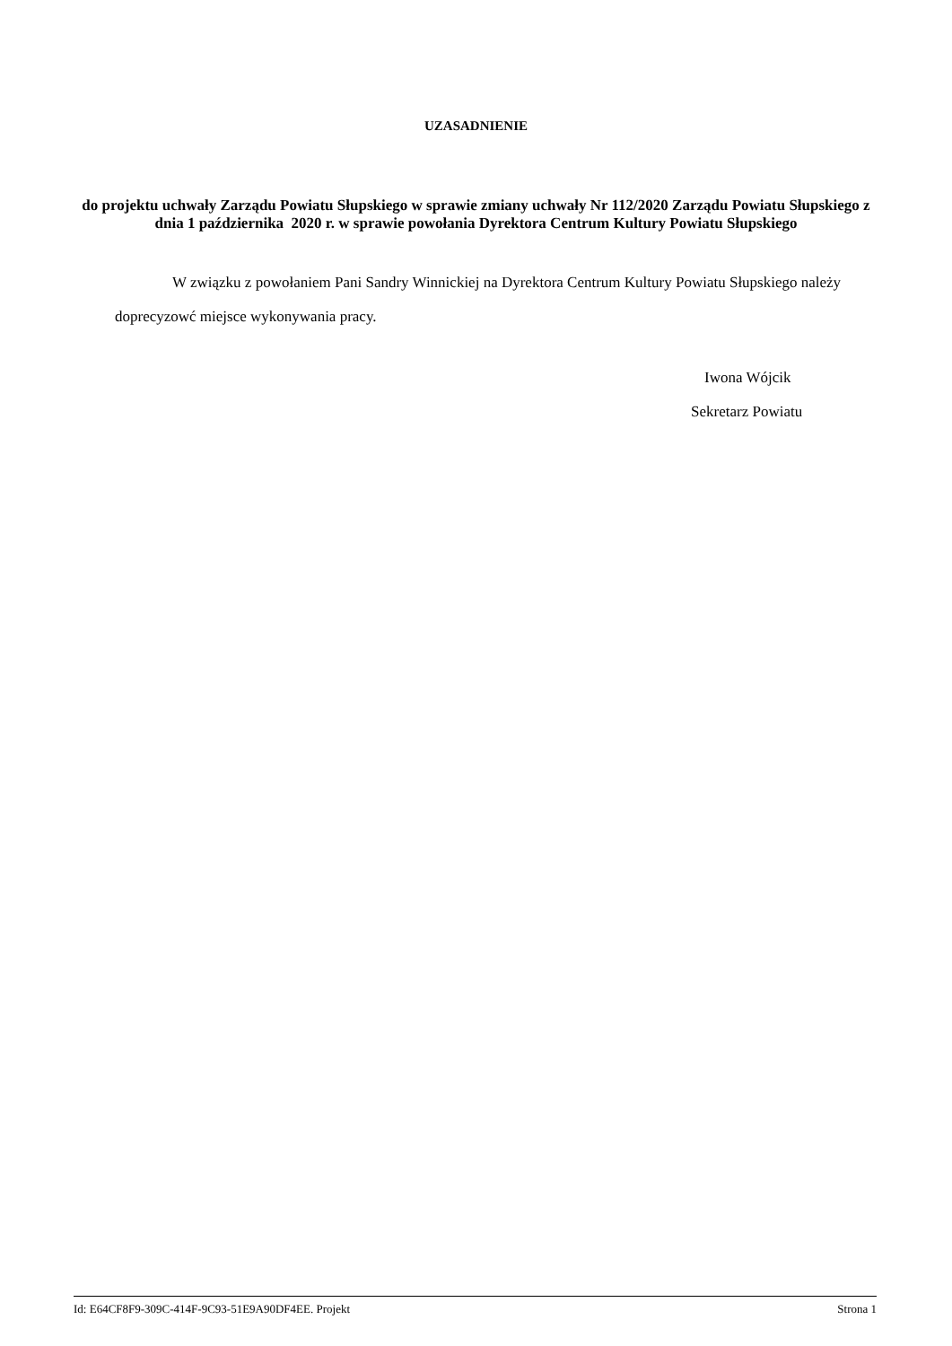UZASADNIENIE
do projektu uchwały Zarządu Powiatu Słupskiego w sprawie zmiany uchwały Nr 112/2020 Zarządu Powiatu Słupskiego z dnia 1 października 2020 r. w sprawie powołania Dyrektora Centrum Kultury Powiatu Słupskiego
W związku z powołaniem Pani Sandry Winnickiej na Dyrektora Centrum Kultury Powiatu Słupskiego należy doprecyzowć miejsce wykonywania pracy.
Iwona Wójcik
Sekretarz Powiatu
Id: E64CF8F9-309C-414F-9C93-51E9A90DF4EE. Projekt Strona 1